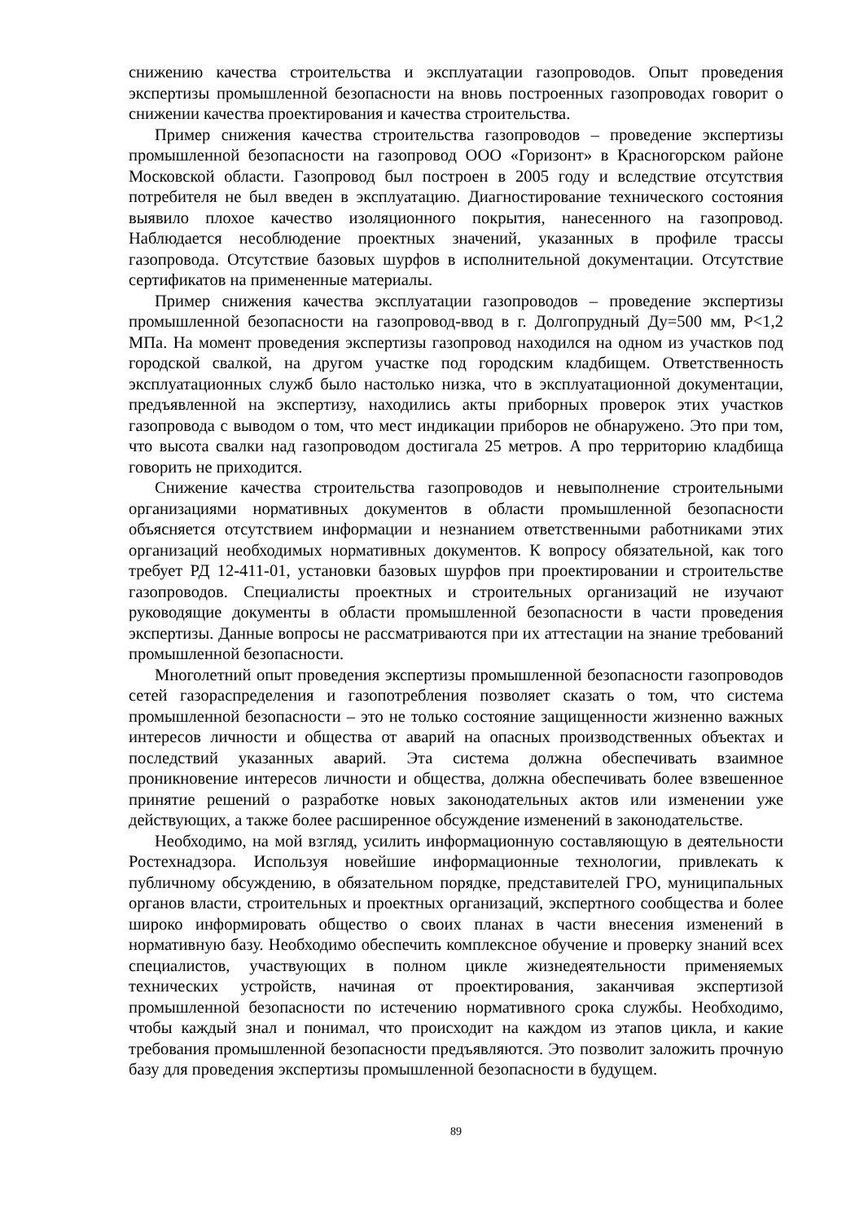снижению качества строительства и эксплуатации газопроводов. Опыт проведения экспертизы промышленной безопасности на вновь построенных газопроводах говорит о снижении качества проектирования и качества строительства.
Пример снижения качества строительства газопроводов – проведение экспертизы промышленной безопасности на газопровод ООО «Горизонт» в Красногорском районе Московской области. Газопровод был построен в 2005 году и вследствие отсутствия потребителя не был введен в эксплуатацию. Диагностирование технического состояния выявило плохое качество изоляционного покрытия, нанесенного на газопровод. Наблюдается несоблюдение проектных значений, указанных в профиле трассы газопровода. Отсутствие базовых шурфов в исполнительной документации. Отсутствие сертификатов на примененные материалы.
Пример снижения качества эксплуатации газопроводов – проведение экспертизы промышленной безопасности на газопровод-ввод в г. Долгопрудный Ду=500 мм, Р<1,2 МПа. На момент проведения экспертизы газопровод находился на одном из участков под городской свалкой, на другом участке под городским кладбищем. Ответственность эксплуатационных служб было настолько низка, что в эксплуатационной документации, предъявленной на экспертизу, находились акты приборных проверок этих участков газопровода с выводом о том, что мест индикации приборов не обнаружено. Это при том, что высота свалки над газопроводом достигала 25 метров. А про территорию кладбища говорить не приходится.
Снижение качества строительства газопроводов и невыполнение строительными организациями нормативных документов в области промышленной безопасности объясняется отсутствием информации и незнанием ответственными работниками этих организаций необходимых нормативных документов. К вопросу обязательной, как того требует РД 12-411-01, установки базовых шурфов при проектировании и строительстве газопроводов. Специалисты проектных и строительных организаций не изучают руководящие документы в области промышленной безопасности в части проведения экспертизы. Данные вопросы не рассматриваются при их аттестации на знание требований промышленной безопасности.
Многолетний опыт проведения экспертизы промышленной безопасности газопроводов сетей газораспределения и газопотребления позволяет сказать о том, что система промышленной безопасности – это не только состояние защищенности жизненно важных интересов личности и общества от аварий на опасных производственных объектах и последствий указанных аварий. Эта система должна обеспечивать взаимное проникновение интересов личности и общества, должна обеспечивать более взвешенное принятие решений о разработке новых законодательных актов или изменении уже действующих, а также более расширенное обсуждение изменений в законодательстве.
Необходимо, на мой взгляд, усилить информационную составляющую в деятельности Ростехнадзора. Используя новейшие информационные технологии, привлекать к публичному обсуждению, в обязательном порядке, представителей ГРО, муниципальных органов власти, строительных и проектных организаций, экспертного сообщества и более широко информировать общество о своих планах в части внесения изменений в нормативную базу. Необходимо обеспечить комплексное обучение и проверку знаний всех специалистов, участвующих в полном цикле жизнедеятельности применяемых технических устройств, начиная от проектирования, заканчивая экспертизой промышленной безопасности по истечению нормативного срока службы. Необходимо, чтобы каждый знал и понимал, что происходит на каждом из этапов цикла, и какие требования промышленной безопасности предъявляются. Это позволит заложить прочную базу для проведения экспертизы промышленной безопасности в будущем.
89